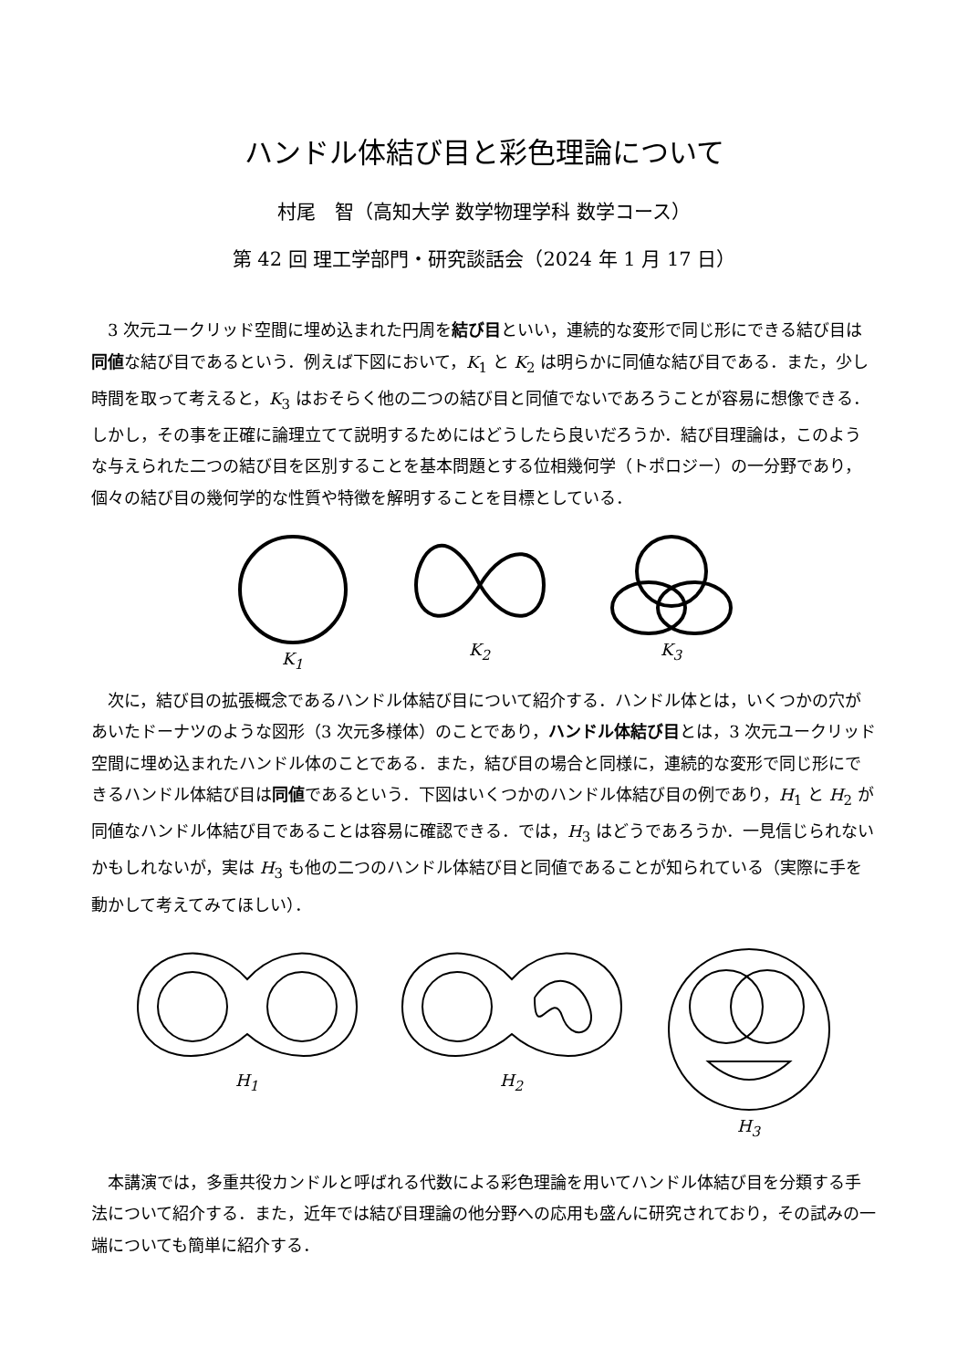ハンドル体結び目と彩色理論について
村尾　智（高知大学 数学物理学科 数学コース）
第 42 回 理工学部門・研究談話会（2024 年 1 月 17 日）
3 次元ユークリッド空間に埋め込まれた円周を結び目といい，連続的な変形で同じ形にできる結び目は同値な結び目であるという．例えば下図において，K<sub>1</sub> と K<sub>2</sub> は明らかに同値な結び目である．また，少し時間を取って考えると，K<sub>3</sub> はおそらく他の二つの結び目と同値でないであろうことが容易に想像できる．しかし，その事を正確に論理立てて説明するためにはどうしたら良いだろうか．結び目理論は，このような与えられた二つの結び目を区別することを基本問題とする位相幾何学（トポロジー）の一分野であり，個々の結び目の幾何学的な性質や特徴を解明することを目標としている．
K<sub>1</sub> K<sub>2</sub> K<sub>3</sub>
次に，結び目の拡張概念であるハンドル体結び目について紹介する．ハンドル体とは，いくつかの穴があいたドーナツのような図形（3 次元多様体）のことであり，ハンドル体結び目とは，3 次元ユークリッド空間に埋め込まれたハンドル体のことである．また，結び目の場合と同様に，連続的な変形で同じ形にできるハンドル体結び目は同値であるという．下図はいくつかのハンドル体結び目の例であり，H<sub>1</sub> と H<sub>2</sub> が同値なハンドル体結び目であることは容易に確認できる．では，H<sub>3</sub> はどうであろうか．一見信じられないかもしれないが，実は H<sub>3</sub> も他の二つのハンドル体結び目と同値であることが知られている（実際に手を動かして考えてみてほしい）．
H<sub>1</sub> H<sub>2</sub> H<sub>3</sub>
本講演では，多重共役カンドルと呼ばれる代数による彩色理論を用いてハンドル体結び目を分類する手法について紹介する．また，近年では結び目理論の他分野への応用も盛んに研究されており，その試みの一端についても簡単に紹介する．